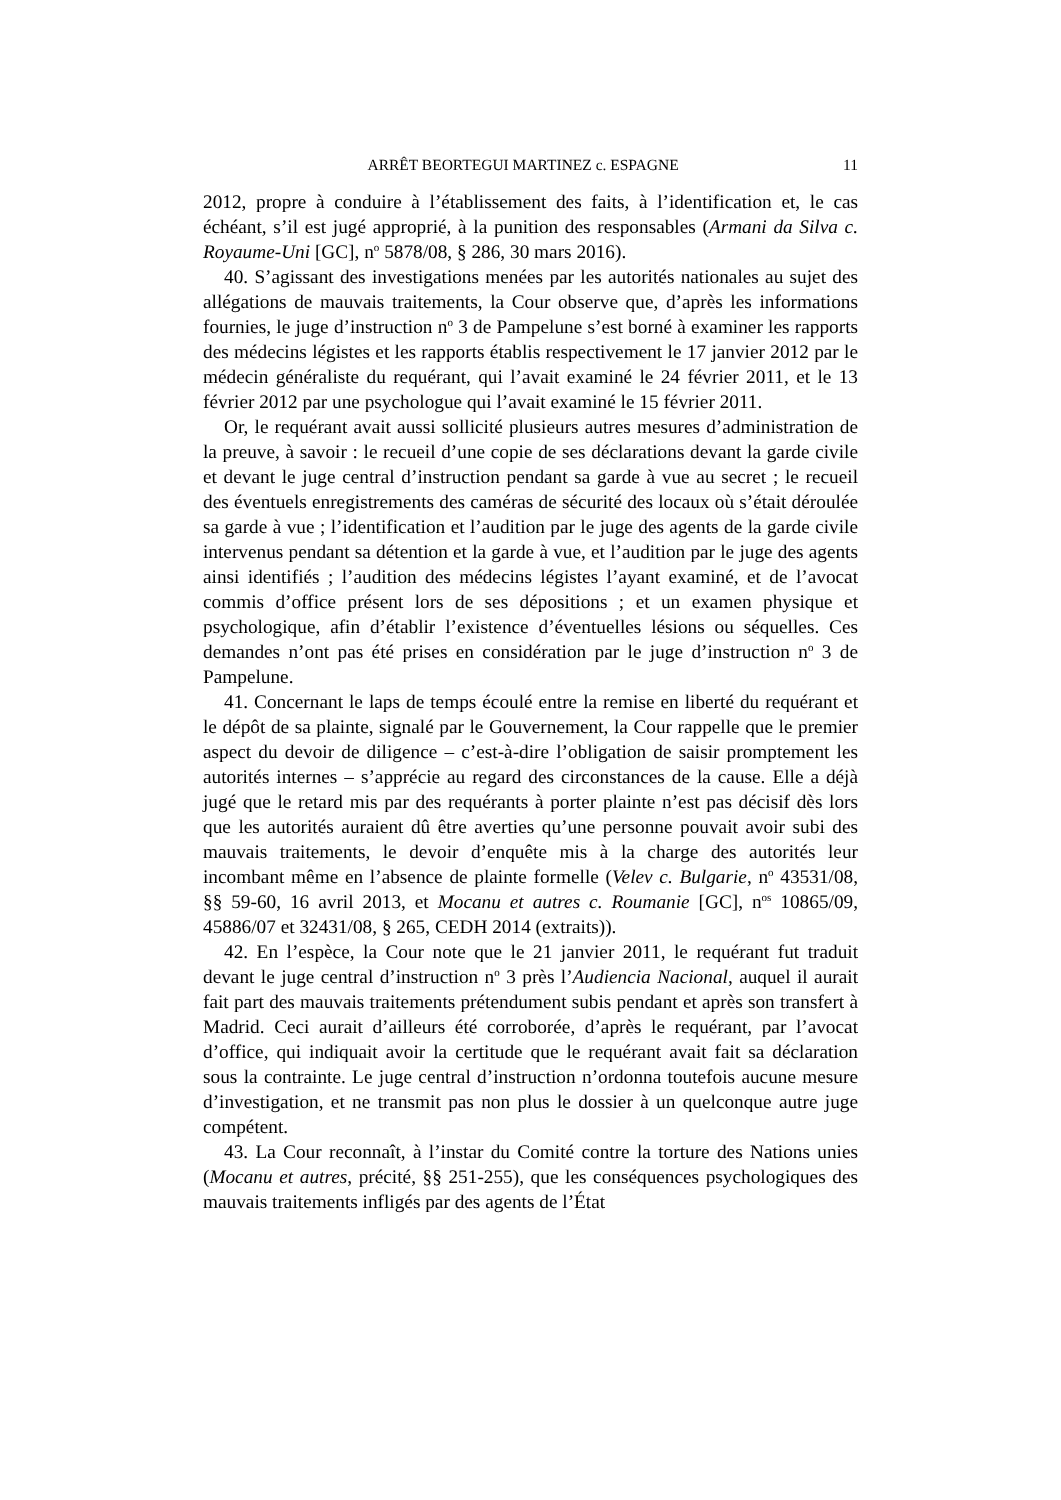ARRÊT BEORTEGUI MARTINEZ c. ESPAGNE 11
2012, propre à conduire à l’établissement des faits, à l’identification et, le cas échéant, s’il est jugé approprié, à la punition des responsables (Armani da Silva c. Royaume-Uni [GC], n<sup>o</sup> 5878/08, § 286, 30 mars 2016).
40. S’agissant des investigations menées par les autorités nationales au sujet des allégations de mauvais traitements, la Cour observe que, d’après les informations fournies, le juge d’instruction n<sup>o</sup> 3 de Pampelune s’est borné à examiner les rapports des médecins légistes et les rapports établis respectivement le 17 janvier 2012 par le médecin généraliste du requérant, qui l’avait examiné le 24 février 2011, et le 13 février 2012 par une psychologue qui l’avait examiné le 15 février 2011.
Or, le requérant avait aussi sollicité plusieurs autres mesures d’administration de la preuve, à savoir : le recueil d’une copie de ses déclarations devant la garde civile et devant le juge central d’instruction pendant sa garde à vue au secret ; le recueil des éventuels enregistrements des caméras de sécurité des locaux où s’était déroulée sa garde à vue ; l’identification et l’audition par le juge des agents de la garde civile intervenus pendant sa détention et la garde à vue, et l’audition par le juge des agents ainsi identifiés ; l’audition des médecins légistes l’ayant examiné, et de l’avocat commis d’office présent lors de ses dépositions ; et un examen physique et psychologique, afin d’établir l’existence d’éventuelles lésions ou séquelles. Ces demandes n’ont pas été prises en considération par le juge d’instruction n<sup>o</sup> 3 de Pampelune.
41. Concernant le laps de temps écoulé entre la remise en liberté du requérant et le dépôt de sa plainte, signalé par le Gouvernement, la Cour rappelle que le premier aspect du devoir de diligence – c’est-à-dire l’obligation de saisir promptement les autorités internes – s’apprécie au regard des circonstances de la cause. Elle a déjà jugé que le retard mis par des requérants à porter plainte n’est pas décisif dès lors que les autorités auraient dû être averties qu’une personne pouvait avoir subi des mauvais traitements, le devoir d’enquête mis à la charge des autorités leur incombant même en l’absence de plainte formelle (Velev c. Bulgarie, n<sup>o</sup> 43531/08, §§ 59-60, 16 avril 2013, et Mocanu et autres c. Roumanie [GC], n<sup>os</sup> 10865/09, 45886/07 et 32431/08, § 265, CEDH 2014 (extraits)).
42. En l’espèce, la Cour note que le 21 janvier 2011, le requérant fut traduit devant le juge central d’instruction n<sup>o</sup> 3 près l’Audiencia Nacional, auquel il aurait fait part des mauvais traitements prétendument subis pendant et après son transfert à Madrid. Ceci aurait d’ailleurs été corroborée, d’après le requérant, par l’avocat d’office, qui indiquait avoir la certitude que le requérant avait fait sa déclaration sous la contrainte. Le juge central d’instruction n’ordonna toutefois aucune mesure d’investigation, et ne transmit pas non plus le dossier à un quelconque autre juge compétent.
43. La Cour reconnaît, à l’instar du Comité contre la torture des Nations unies (Mocanu et autres, précité, §§ 251-255), que les conséquences psychologiques des mauvais traitements infligés par des agents de l’État